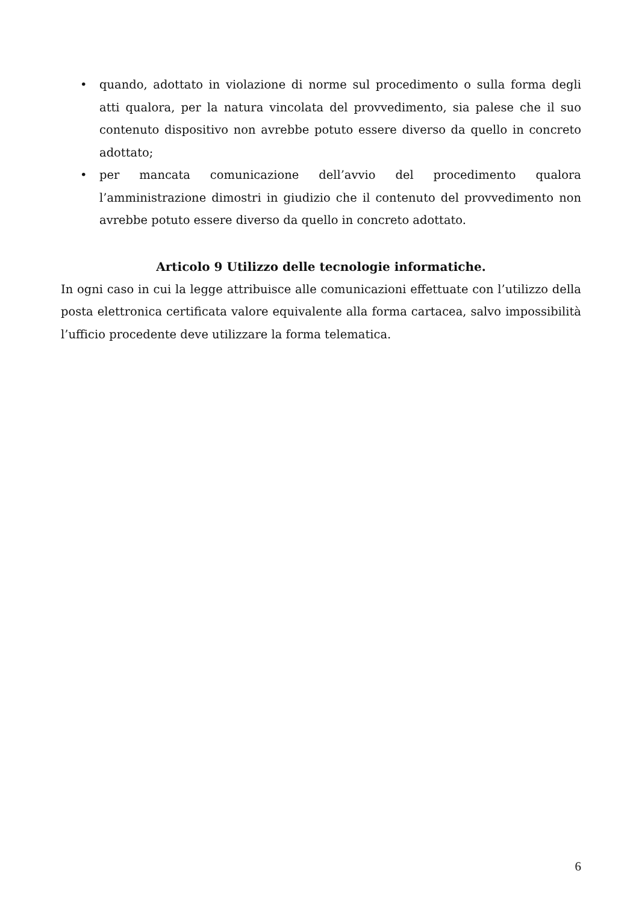• quando, adottato in violazione di norme sul procedimento o sulla forma degli atti qualora, per la natura vincolata del provvedimento, sia palese che il suo contenuto dispositivo non avrebbe potuto essere diverso da quello in concreto adottato;
• per mancata comunicazione dell’avvio del procedimento qualora l’amministrazione dimostri in giudizio che il contenuto del provvedimento non avrebbe potuto essere diverso da quello in concreto adottato.
Articolo 9 Utilizzo delle tecnologie informatiche.
In ogni caso in cui la legge attribuisce alle comunicazioni effettuate con l’utilizzo della posta elettronica certificata valore equivalente alla forma cartacea, salvo impossibilità l’ufficio procedente deve utilizzare la forma telematica.
6